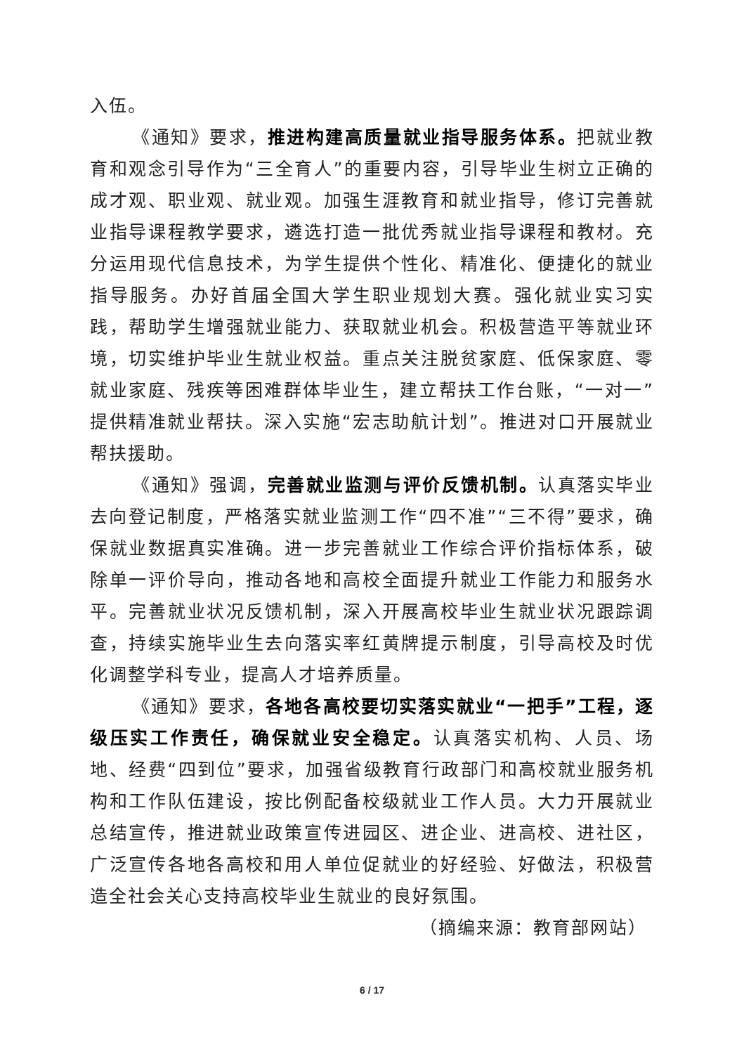入伍。
《通知》要求，推进构建高质量就业指导服务体系。把就业教育和观念引导作为“三全育人”的重要内容，引导毕业生树立正确的成才观、职业观、就业观。加强生涯教育和就业指导，修订完善就业指导课程教学要求，遴选打造一批优秀就业指导课程和教材。充分运用现代信息技术，为学生提供个性化、精准化、便捷化的就业指导服务。办好首届全国大学生职业规划大赛。强化就业实习实践，帮助学生增强就业能力、获取就业机会。积极营造平等就业环境，切实维护毕业生就业权益。重点关注脱贫家庭、低保家庭、零就业家庭、残疾等困难群体毕业生，建立帮扶工作台账，“一对一”提供精准就业帮扶。深入实施“宏志助航计划”。推进对口开展就业帮扶援助。
《通知》强调，完善就业监测与评价反馈机制。认真落实毕业去向登记制度，严格落实就业监测工作“四不准”“三不得”要求，确保就业数据真实准确。进一步完善就业工作综合评价指标体系，破除单一评价导向，推动各地和高校全面提升就业工作能力和服务水平。完善就业状况反馈机制，深入开展高校毕业生就业状况跟踪调查，持续实施毕业生去向落实率红黄牌提示制度，引导高校及时优化调整学科专业，提高人才培养质量。
《通知》要求，各地各高校要切实落实就业“一把手”工程，逐级压实工作责任，确保就业安全稳定。认真落实机构、人员、场地、经费“四到位”要求，加强省级教育行政部门和高校就业服务机构和工作队伍建设，按比例配备校级就业工作人员。大力开展就业总结宣传，推进就业政策宣传进园区、进企业、进高校、进社区，广泛宣传各地各高校和用人单位促就业的好经验、好做法，积极营造全社会关心支持高校毕业生就业的良好氛围。
（摘编来源：教育部网站）
6 / 17